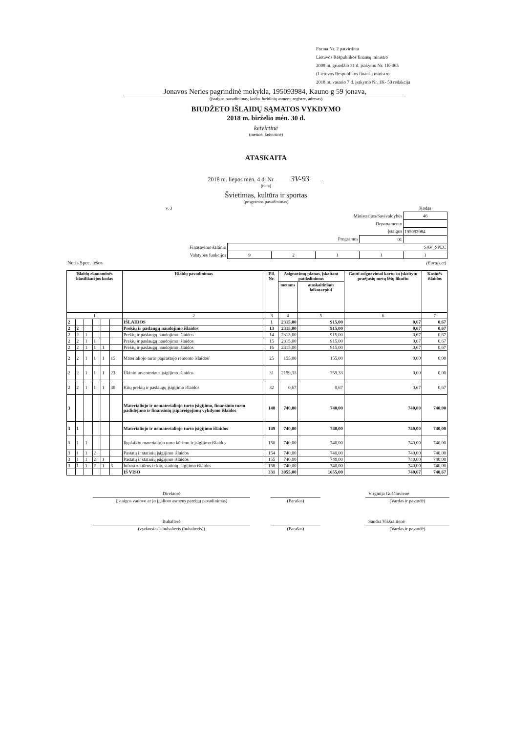Forma Nr. 2 patvirtinta
Lietuvos Respublikos finansų ministro
2008 m. gruodžio 31 d. įsakymu Nr. 1K-465
(Lietuvos Respublikos finansų ministro
2018 m. vasario 7 d. įsakymo Nr. 1K- 50 redakcija
Jonavos Neries pagrindinė mokykla, 195093984, Kauno g 59 jonava,
(įstaigos pavadinimas, kodas Juridinių asmenų registre, adresas)
BIUDŽETO IŠLAIDŲ SĄMATOS VYKDYMO
2018 m. birželio mėn. 30 d.
ketvirtinė
(metinė, ketvirtinė)
ATASKAITA
2018 m. liepos mėn. 4 d. Nr. 3V-93
(data)
Švietimas, kultūra ir sportas
(programos pavadinimas)
| v. 3 | | | | | Kodas |
| Ministerijos/Savivaldybės | | | | | 46 |
| Departamento | | | | | |
| Įstaigos | | | | | 195093984 |
| Programos | | | | 01 | |
| Finasavimo šaltinio | SAV_SPEC | | | | |
| Valstybės funkcijos | 9 | 2 | 1 | 1 | 1 |
| Neris Spec. lėšos | (Eurais ct) | | | | |
| Išlaidų ekonominės klasifikacijos kodas | | | | | | Išlaidų pavadinimas | Eil. Nr. | Asignavimų planas, įskaitant patikslinimus | | Gauti asignavimai kartu su įskaitytu praėjusių metų lėšų likučiu | Kasinės išlaidos |
| --- | --- | --- | --- | --- | --- | --- | --- | --- | --- | --- | --- |
| | | | | | | | | metams | ataskaitiniam laikotarpiui | | |
| 1 | | | | | | 2 | 3 | 4 | 5 | 6 | 7 |
| 2 | | | | | | IŠLAIDOS | 1 | 2315,00 | 915,00 | 0,67 | 0,67 |
| 2 | 2 | | | | | Prekių ir paslaugų naudojimo išlaidos | 13 | 2315,00 | 915,00 | 0,67 | 0,67 |
| 2 | 2 | 1 | | | | Prekių ir paslaugų naudojimo išlaidos | 14 | 2315,00 | 915,00 | 0,67 | 0,67 |
| 2 | 2 | 1 | 1 | | | Prekių ir paslaugų naudojimo išlaidos | 15 | 2315,00 | 915,00 | 0,67 | 0,67 |
| 2 | 2 | 1 | 1 | 1 | | Prekių ir paslaugų naudojimo išlaidos | 16 | 2315,00 | 915,00 | 0,67 | 0,67 |
| 2 | 2 | 1 | 1 | 1 | 15 | Materialiojo turto paprastojo remonto išlaidos | 25 | 155,00 | 155,00 | 0,00 | 0,00 |
| 2 | 2 | 1 | 1 | 1 | 23 | Ūkinio inventoriaus įsigijimo išlaidos | 31 | 2159,33 | 759,33 | 0,00 | 0,00 |
| 2 | 2 | 1 | 1 | 1 | 30 | Kitų prekių ir paslaugų įsigijimo išlaidos | 32 | 0,67 | 0,67 | 0,67 | 0,67 |
| 3 | | | | | | Materialiojo ir nematerialiojo turto įsigijimo, finansinio turto padidėjimo ir finansinių įsipareigojimų vykdymo išlaidos | 148 | 740,00 | 740,00 | 740,00 | 740,00 |
| 3 | 1 | | | | | Materialiojo ir nematerialiojo turto įsigijimo išlaidos | 149 | 740,00 | 740,00 | 740,00 | 740,00 |
| 3 | 1 | 1 | | | | Ilgalaikio materialiojo turto kūrimo ir įsigijimo išlaidos | 150 | 740,00 | 740,00 | 740,00 | 740,00 |
| 3 | 1 | 1 | 2 | | | Pastatų ir statinių įsigijimo išlaidos | 154 | 740,00 | 740,00 | 740,00 | 740,00 |
| 3 | 1 | 1 | 2 | 1 | | Pastatų ir statinių įsigijimo išlaidos | 155 | 740,00 | 740,00 | 740,00 | 740,00 |
| 3 | 1 | 1 | 2 | 1 | 3 | Infrastruktūros ir kitų statinių įsigijimo išlaidos | 158 | 740,00 | 740,00 | 740,00 | 740,00 |
| | | | | | | IŠ VISO | 331 | 3055,00 | 1655,00 | 740,67 | 740,67 |
| Direktorė | | | | Virginija Guščiuvienė |
| (įstaigos vadovo ar jo įgalioto asmens pareigų pavadinimas) | | (Parašas) | | (Vardas ir pavardė) |
| Buhalterė | | | | Sandra Vikšraitienė |
| (vyriausiasis buhalteris (buhalteris)) | | (Parašas) | | (Vardas ir pavardė) |